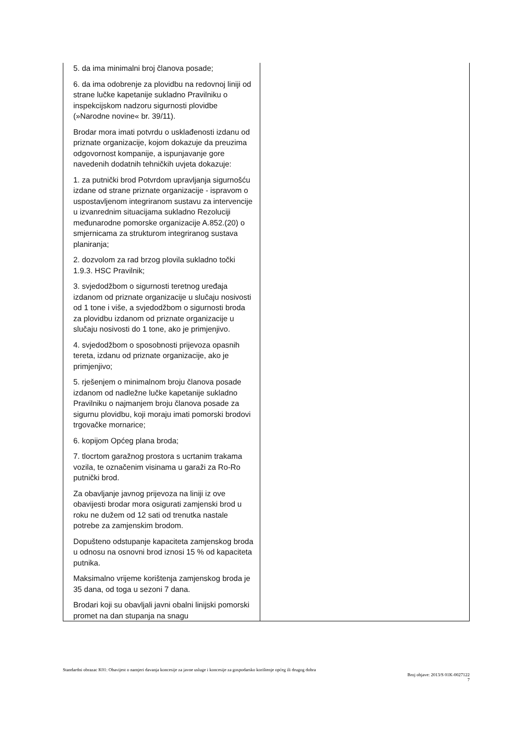| 5. da ima minimalni broj članova posade; 6. da ima odobrenje za plovidbu na redovnoj liniji od strane lučke kapetanije sukladno Pravilniku o inspekcijskom nadzoru sigurnosti plovidbe (»Narodne novine« br. 39/11). Brodar mora imati potvrdu o usklađenosti izdanu od priznate organizacije, kojom dokazuje da preuzima odgovornost kompanije, a ispunjavanje gore navedenih dodatnih tehničkih uvjeta dokazuje: 1. za putnički brod Potvrdom upravljanja sigurnošću izdane od strane priznate organizacije - ispravom o uspostavljenom integriranom sustavu za intervencije u izvanrednim situacijama sukladno Rezoluciji međunarodne pomorske organizacije A.852.(20) o smjernicama za strukturom integriranog sustava planiranja; 2. dozvolom za rad brzog plovila sukladno točki 1.9.3. HSC Pravilnik; 3. svjedodžbom o sigurnosti teretnog uređaja izdanom od priznate organizacije u slučaju nosivosti od 1 tone i više, a svjedodžbom o sigurnosti broda za plovidbu izdanom od priznate organizacije u slučaju nosivosti do 1 tone, ako je primjenjivo. 4. svjedodžbom o sposobnosti prijevoza opasnih tereta, izdanu od priznate organizacije, ako je primjenjivo; 5. rješenjem o minimalnom broju članova posade izdanom od nadležne lučke kapetanije sukladno Pravilniku o najmanjem broju članova posade za sigurnu plovidbu, koji moraju imati pomorski brodovi trgovačke mornarice; 6. kopijom Općeg plana broda; 7. tlocrtom garažnog prostora s ucrtanim trakama vozila, te označenim visinama u garaži za Ro-Ro putnički brod. Za obavljanje javnog prijevoza na liniji iz ove obavijesti brodar mora osigurati zamjenski brod u roku ne dužem od 12 sati od trenutka nastale potrebe za zamjenskim brodom. Dopušteno odstupanje kapaciteta zamjenskog broda u odnosu na osnovni brod iznosi 15 % od kapaciteta putnika. Maksimalno vrijeme korištenja zamjenskog broda je 35 dana, od toga u sezoni 7 dana. Brodari koji su obavljali javni obalni linijski pomorski promet na dan stupanja na snagu | |
Standardni obrazac K01: Obavijest o namjeri davanja koncesije za javne usluge i koncesije za gospodarsko korištenje općeg ili drugog dobra
Broj objave: 2013/S 01K-0027122
7